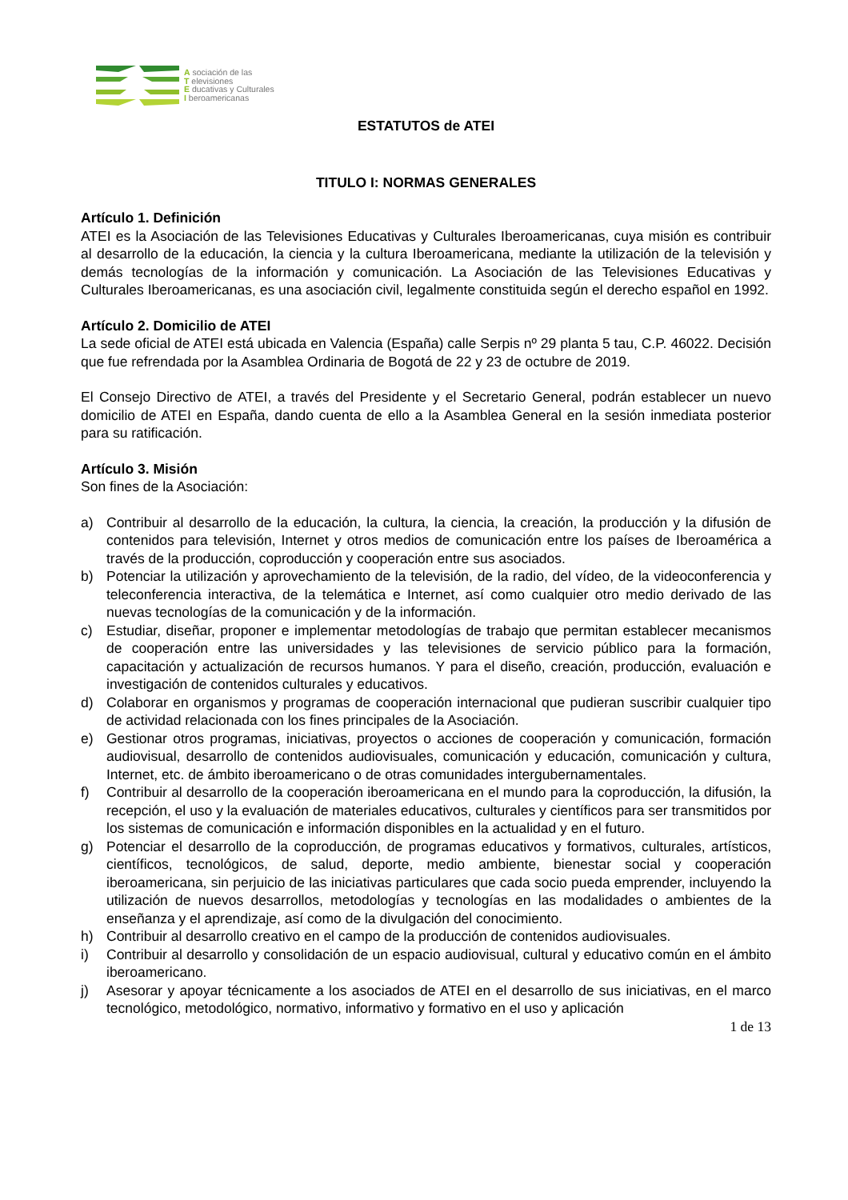A sociación de las
T elevisiones
E ducativas y Culturales
I beroamericanas
ESTATUTOS de ATEI
TITULO I: NORMAS GENERALES
Artículo 1. Definición
ATEI es la Asociación de las Televisiones Educativas y Culturales Iberoamericanas, cuya misión es contribuir al desarrollo de la educación, la ciencia y la cultura Iberoamericana, mediante la utilización de la televisión y demás tecnologías de la información y comunicación. La Asociación de las Televisiones Educativas y Culturales Iberoamericanas, es una asociación civil, legalmente constituida según el derecho español en 1992.
Artículo 2. Domicilio de ATEI
La sede oficial de ATEI está ubicada en Valencia (España) calle Serpis nº 29 planta 5 tau, C.P. 46022. Decisión que fue refrendada por la Asamblea Ordinaria de Bogotá de 22 y 23 de octubre de 2019.
El Consejo Directivo de ATEI, a través del Presidente y el Secretario General, podrán establecer un nuevo domicilio de ATEI en España, dando cuenta de ello a la Asamblea General en la sesión inmediata posterior para su ratificación.
Artículo 3. Misión
Son fines de la Asociación:
a) Contribuir al desarrollo de la educación, la cultura, la ciencia, la creación, la producción y la difusión de contenidos para televisión, Internet y otros medios de comunicación entre los países de Iberoamérica a través de la producción, coproducción y cooperación entre sus asociados.
b) Potenciar la utilización y aprovechamiento de la televisión, de la radio, del vídeo, de la videoconferencia y teleconferencia interactiva, de la telemática e Internet, así como cualquier otro medio derivado de las nuevas tecnologías de la comunicación y de la información.
c) Estudiar, diseñar, proponer e implementar metodologías de trabajo que permitan establecer mecanismos de cooperación entre las universidades y las televisiones de servicio público para la formación, capacitación y actualización de recursos humanos. Y para el diseño, creación, producción, evaluación e investigación de contenidos culturales y educativos.
d) Colaborar en organismos y programas de cooperación internacional que pudieran suscribir cualquier tipo de actividad relacionada con los fines principales de la Asociación.
e) Gestionar otros programas, iniciativas, proyectos o acciones de cooperación y comunicación, formación audiovisual, desarrollo de contenidos audiovisuales, comunicación y educación, comunicación y cultura, Internet, etc. de ámbito iberoamericano o de otras comunidades intergubernamentales.
f) Contribuir al desarrollo de la cooperación iberoamericana en el mundo para la coproducción, la difusión, la recepción, el uso y la evaluación de materiales educativos, culturales y científicos para ser transmitidos por los sistemas de comunicación e información disponibles en la actualidad y en el futuro.
g) Potenciar el desarrollo de la coproducción, de programas educativos y formativos, culturales, artísticos, científicos, tecnológicos, de salud, deporte, medio ambiente, bienestar social y cooperación iberoamericana, sin perjuicio de las iniciativas particulares que cada socio pueda emprender, incluyendo la utilización de nuevos desarrollos, metodologías y tecnologías en las modalidades o ambientes de la enseñanza y el aprendizaje, así como de la divulgación del conocimiento.
h) Contribuir al desarrollo creativo en el campo de la producción de contenidos audiovisuales.
i) Contribuir al desarrollo y consolidación de un espacio audiovisual, cultural y educativo común en el ámbito iberoamericano.
j) Asesorar y apoyar técnicamente a los asociados de ATEI en el desarrollo de sus iniciativas, en el marco tecnológico, metodológico, normativo, informativo y formativo en el uso y aplicación
1 de 13